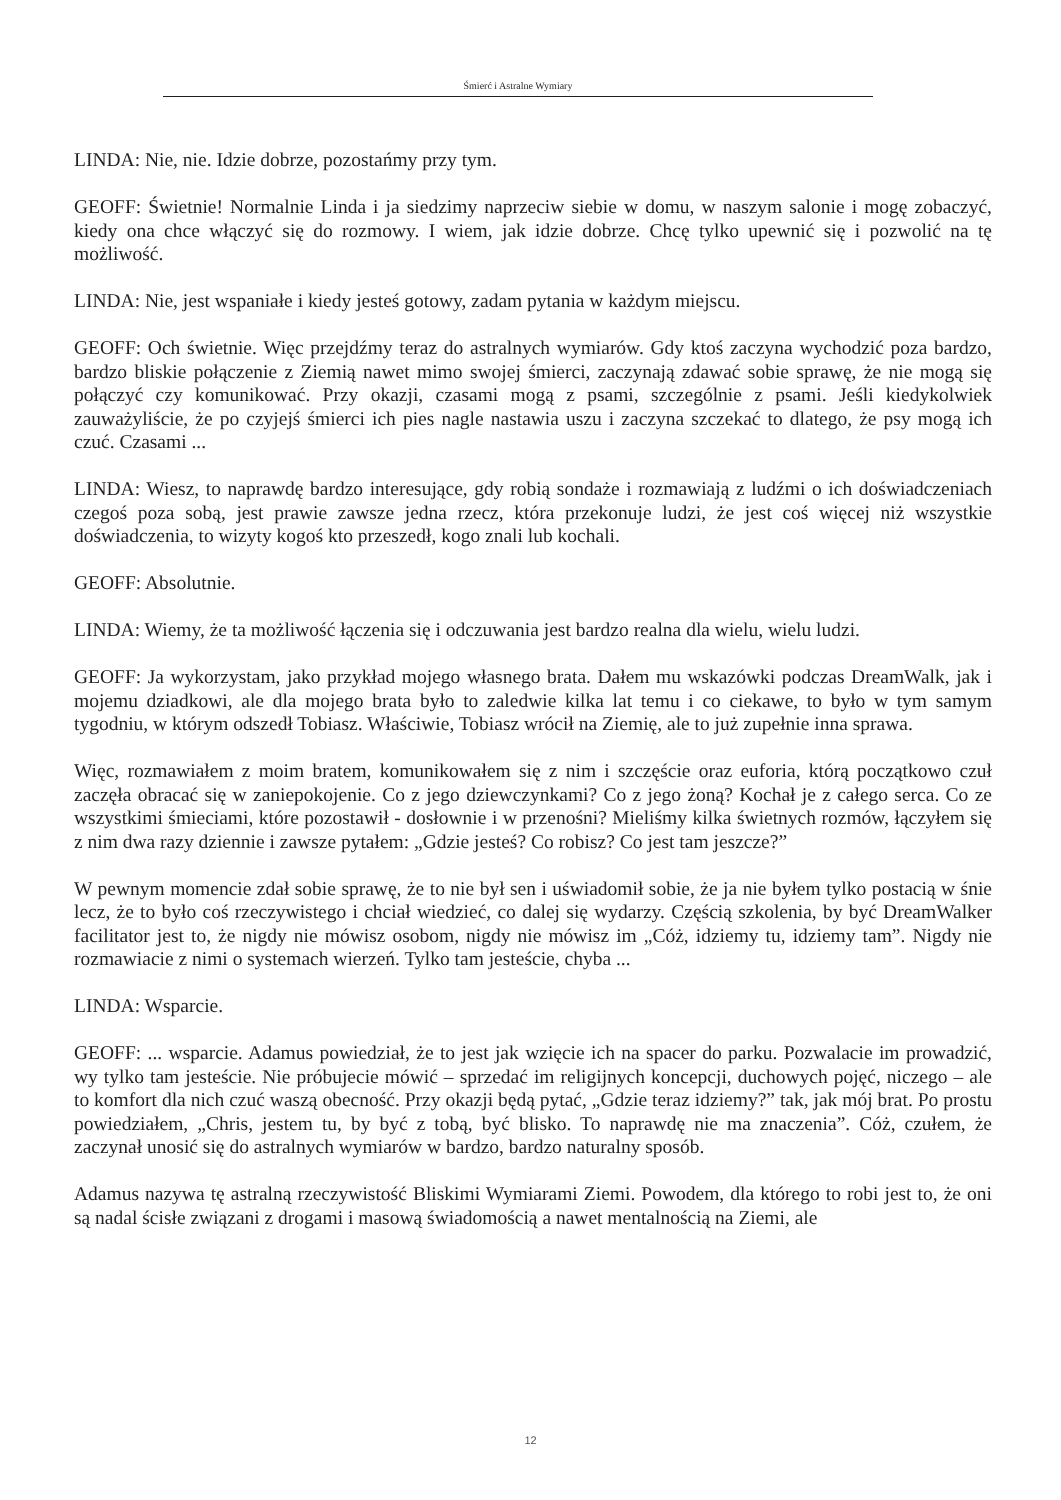Śmierć i Astralne Wymiary
LINDA: Nie, nie. Idzie dobrze, pozostańmy przy tym.
GEOFF: Świetnie! Normalnie Linda i ja siedzimy naprzeciw siebie w domu, w naszym salonie i mogę zobaczyć, kiedy ona chce włączyć się do rozmowy. I wiem, jak idzie dobrze. Chcę tylko upewnić się i pozwolić na tę możliwość.
LINDA: Nie, jest wspaniałe i kiedy jesteś gotowy, zadam pytania w każdym miejscu.
GEOFF: Och świetnie. Więc przejdźmy teraz do astralnych wymiarów. Gdy ktoś zaczyna wychodzić poza bardzo, bardzo bliskie połączenie z Ziemią nawet mimo swojej śmierci, zaczynają zdawać sobie sprawę, że nie mogą się połączyć czy komunikować. Przy okazji, czasami mogą z psami, szczególnie z psami. Jeśli kiedykolwiek zauważyliście, że po czyjejś śmierci ich pies nagle nastawia uszu i zaczyna szczekać to dlatego, że psy mogą ich czuć. Czasami ...
LINDA: Wiesz, to naprawdę bardzo interesujące, gdy robią sondaże i rozmawiają z ludźmi o ich doświadczeniach czegoś poza sobą, jest prawie zawsze jedna rzecz, która przekonuje ludzi, że jest coś więcej niż wszystkie doświadczenia, to wizyty kogoś kto przeszedł, kogo znali lub kochali.
GEOFF: Absolutnie.
LINDA: Wiemy, że ta możliwość łączenia się i odczuwania jest bardzo realna dla wielu, wielu ludzi.
GEOFF: Ja wykorzystam, jako przykład mojego własnego brata. Dałem mu wskazówki podczas DreamWalk, jak i mojemu dziadkowi, ale dla mojego brata było to zaledwie kilka lat temu i co ciekawe, to było w tym samym tygodniu, w którym odszedł Tobiasz. Właściwie, Tobiasz wrócił na Ziemię, ale to już zupełnie inna sprawa.
Więc, rozmawiałem z moim bratem, komunikowałem się z nim i szczęście oraz euforia, którą początkowo czuł zaczęła obracać się w zaniepokojenie. Co z jego dziewczynkami? Co z jego żoną? Kochał je z całego serca. Co ze wszystkimi śmieciami, które pozostawił - dosłownie i w przenośni? Mieliśmy kilka świetnych rozmów, łączyłem się z nim dwa razy dziennie i zawsze pytałem: „Gdzie jesteś? Co robisz? Co jest tam jeszcze?”
W pewnym momencie zdał sobie sprawę, że to nie był sen i uświadomił sobie, że ja nie byłem tylko postacią w śnie lecz, że to było coś rzeczywistego i chciał wiedzieć, co dalej się wydarzy. Częścią szkolenia, by być DreamWalker facilitator jest to, że nigdy nie mówisz osobom, nigdy nie mówisz im „Cóż, idziemy tu, idziemy tam”. Nigdy nie rozmawiacie z nimi o systemach wierzeń. Tylko tam jesteście, chyba ...
LINDA: Wsparcie.
GEOFF: ... wsparcie. Adamus powiedział, że to jest jak wzięcie ich na spacer do parku. Pozwalacie im prowadzić, wy tylko tam jesteście. Nie próbujecie mówić – sprzedać im religijnych koncepcji, duchowych pojęć, niczego – ale to komfort dla nich czuć waszą obecność. Przy okazji będą pytać, „Gdzie teraz idziemy?” tak, jak mój brat. Po prostu powiedziałem, „Chris, jestem tu, by być z tobą, być blisko. To naprawdę nie ma znaczenia”. Cóż, czułem, że zaczynał unosić się do astralnych wymiarów w bardzo, bardzo naturalny sposób.
Adamus nazywa tę astralną rzeczywistość Bliskimi Wymiarami Ziemi. Powodem, dla którego to robi jest to, że oni są nadal ścisłe związani z drogami i masową świadomością a nawet mentalnością na Ziemi, ale
12